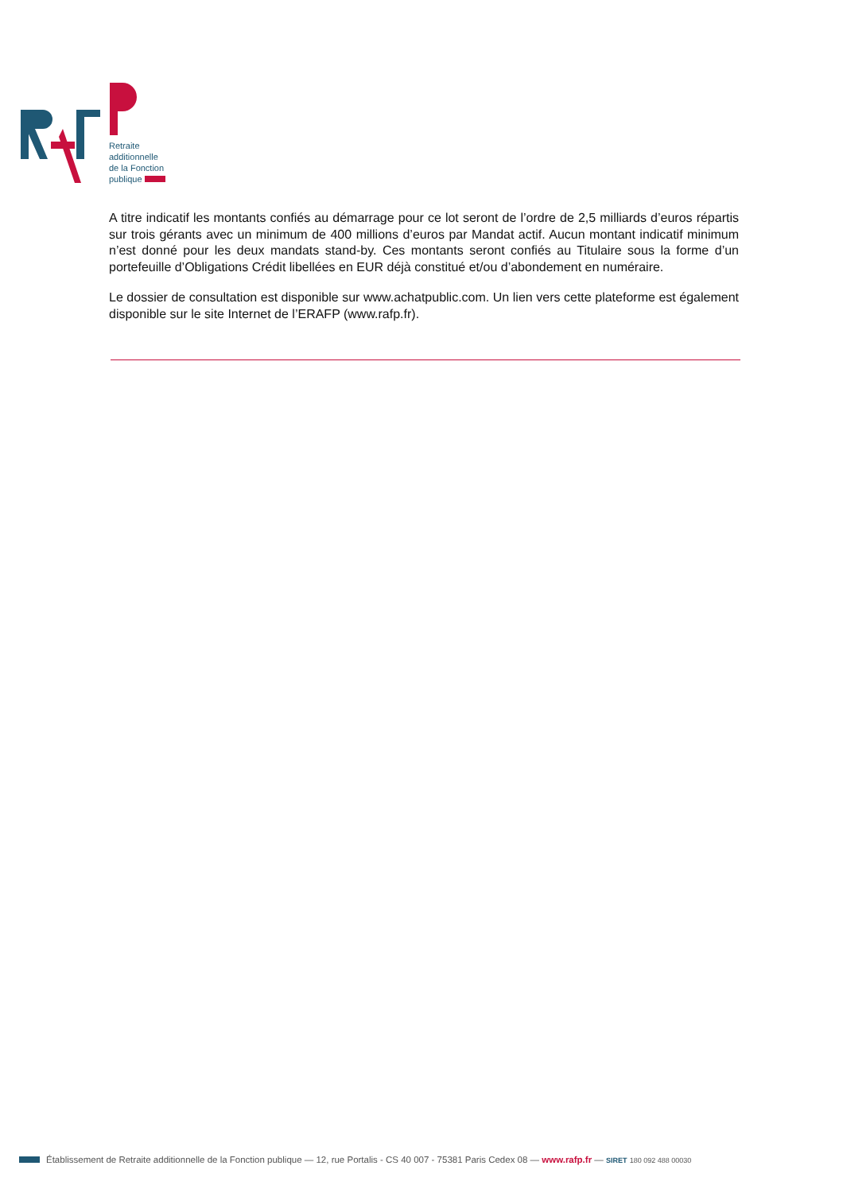Retraite
additionnelle
de la Fonction
publique
A titre indicatif les montants confiés au démarrage pour ce lot seront de l’ordre de 2,5 milliards d’euros répartis sur trois gérants avec un minimum de 400 millions d’euros par Mandat actif. Aucun montant indicatif minimum n’est donné pour les deux mandats stand-by. Ces montants seront confiés au Titulaire sous la forme d’un portefeuille d’Obligations Crédit libellées en EUR déjà constitué et/ou d’abondement en numéraire.
Le dossier de consultation est disponible sur www.achatpublic.com. Un lien vers cette plateforme est également disponible sur le site Internet de l’ERAFP (www.rafp.fr).
Établissement de Retraite additionnelle de la Fonction publique — 12, rue Portalis - CS 40 007 - 75381 Paris Cedex 08 — www.rafp.fr — SIRET 180 092 488 00030